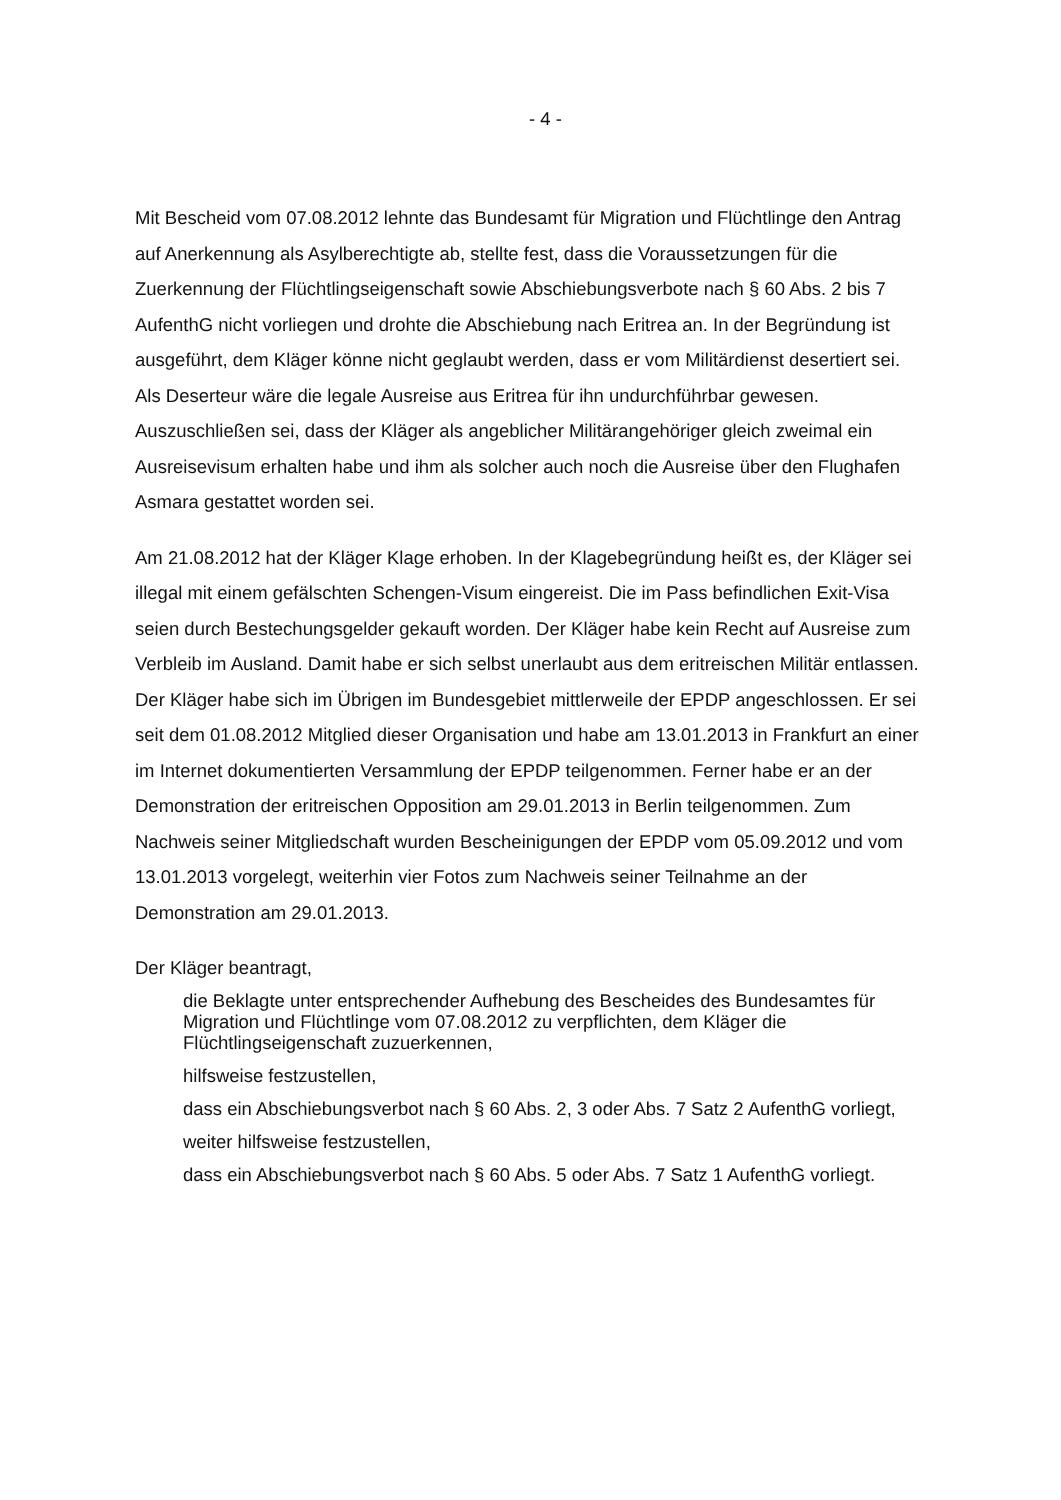- 4 -
Mit Bescheid vom 07.08.2012 lehnte das Bundesamt für Migration und Flüchtlinge den Antrag auf Anerkennung als Asylberechtigte ab, stellte fest, dass die Voraussetzungen für die Zuerkennung der Flüchtlingseigenschaft sowie Abschiebungsverbote nach § 60 Abs. 2 bis 7 AufenthG nicht vorliegen und drohte die Abschiebung nach Eritrea an. In der Begründung ist ausgeführt, dem Kläger könne nicht geglaubt werden, dass er vom Militärdienst desertiert sei. Als Deserteur wäre die legale Ausreise aus Eritrea für ihn undurchführbar gewesen. Auszuschließen sei, dass der Kläger als angeblicher Militärangehöriger gleich zweimal ein Ausreisevisum erhalten habe und ihm als solcher auch noch die Ausreise über den Flughafen Asmara gestattet worden sei.
Am 21.08.2012 hat der Kläger Klage erhoben. In der Klagebegründung heißt es, der Kläger sei illegal mit einem gefälschten Schengen-Visum eingereist. Die im Pass befindlichen Exit-Visa seien durch Bestechungsgelder gekauft worden. Der Kläger habe kein Recht auf Ausreise zum Verbleib im Ausland. Damit habe er sich selbst unerlaubt aus dem eritreischen Militär entlassen. Der Kläger habe sich im Übrigen im Bundesgebiet mittlerweile der EPDP angeschlossen. Er sei seit dem 01.08.2012 Mitglied dieser Organisation und habe am 13.01.2013 in Frankfurt an einer im Internet dokumentierten Versammlung der EPDP teilgenommen. Ferner habe er an der Demonstration der eritreischen Opposition am 29.01.2013 in Berlin teilgenommen. Zum Nachweis seiner Mitgliedschaft wurden Bescheinigungen der EPDP vom 05.09.2012 und vom 13.01.2013 vorgelegt, weiterhin vier Fotos zum Nachweis seiner Teilnahme an der Demonstration am 29.01.2013.
Der Kläger beantragt,
die Beklagte unter entsprechender Aufhebung des Bescheides des Bundesamtes für Migration und Flüchtlinge vom 07.08.2012 zu verpflichten, dem Kläger die Flüchtlingseigenschaft zuzuerkennen,
hilfsweise festzustellen,
dass ein Abschiebungsverbot nach § 60 Abs. 2, 3 oder Abs. 7 Satz 2 AufenthG vorliegt,
weiter hilfsweise festzustellen,
dass ein Abschiebungsverbot nach § 60 Abs. 5 oder Abs. 7 Satz 1 AufenthG vorliegt.